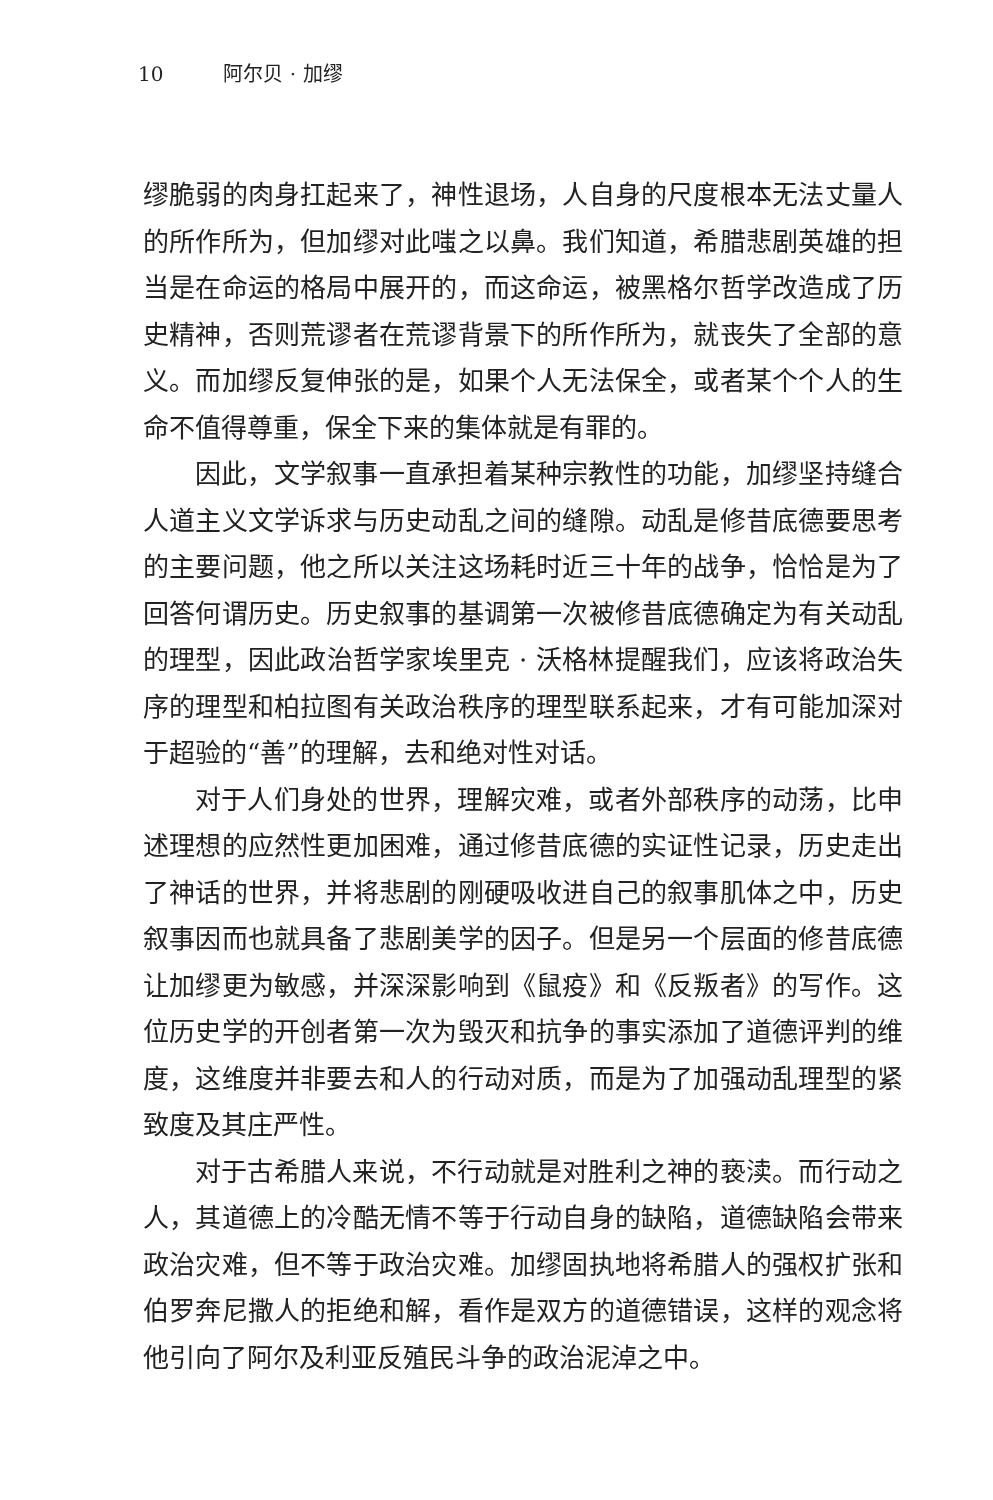10 阿尔贝 · 加缪
缪脆弱的肉身扛起来了，神性退场，人自身的尺度根本无法丈量人的所作所为，但加缪对此嗤之以鼻。我们知道，希腊悲剧英雄的担当是在命运的格局中展开的，而这命运，被黑格尔哲学改造成了历史精神，否则荒谬者在荒谬背景下的所作所为，就丧失了全部的意义。而加缪反复伸张的是，如果个人无法保全，或者某个个人的生命不值得尊重，保全下来的集体就是有罪的。
因此，文学叙事一直承担着某种宗教性的功能，加缪坚持缝合人道主义文学诉求与历史动乱之间的缝隙。动乱是修昔底德要思考的主要问题，他之所以关注这场耗时近三十年的战争，恰恰是为了回答何谓历史。历史叙事的基调第一次被修昔底德确定为有关动乱的理型，因此政治哲学家埃里克 · 沃格林提醒我们，应该将政治失序的理型和柏拉图有关政治秩序的理型联系起来，才有可能加深对于超验的“善”的理解，去和绝对性对话。
对于人们身处的世界，理解灾难，或者外部秩序的动荡，比申述理想的应然性更加困难，通过修昔底德的实证性记录，历史走出了神话的世界，并将悲剧的刚硬吸收进自己的叙事肌体之中，历史叙事因而也就具备了悲剧美学的因子。但是另一个层面的修昔底德让加缪更为敏感，并深深影响到《鼠疫》和《反叛者》的写作。这位历史学的开创者第一次为毁灭和抗争的事实添加了道德评判的维度，这维度并非要去和人的行动对质，而是为了加强动乱理型的紧致度及其庄严性。
对于古希腊人来说，不行动就是对胜利之神的亵渎。而行动之人，其道德上的冷酷无情不等于行动自身的缺陷，道德缺陷会带来政治灾难，但不等于政治灾难。加缪固执地将希腊人的强权扩张和伯罗奔尼撒人的拒绝和解，看作是双方的道德错误，这样的观念将他引向了阿尔及利亚反殖民斗争的政治泥淖之中。